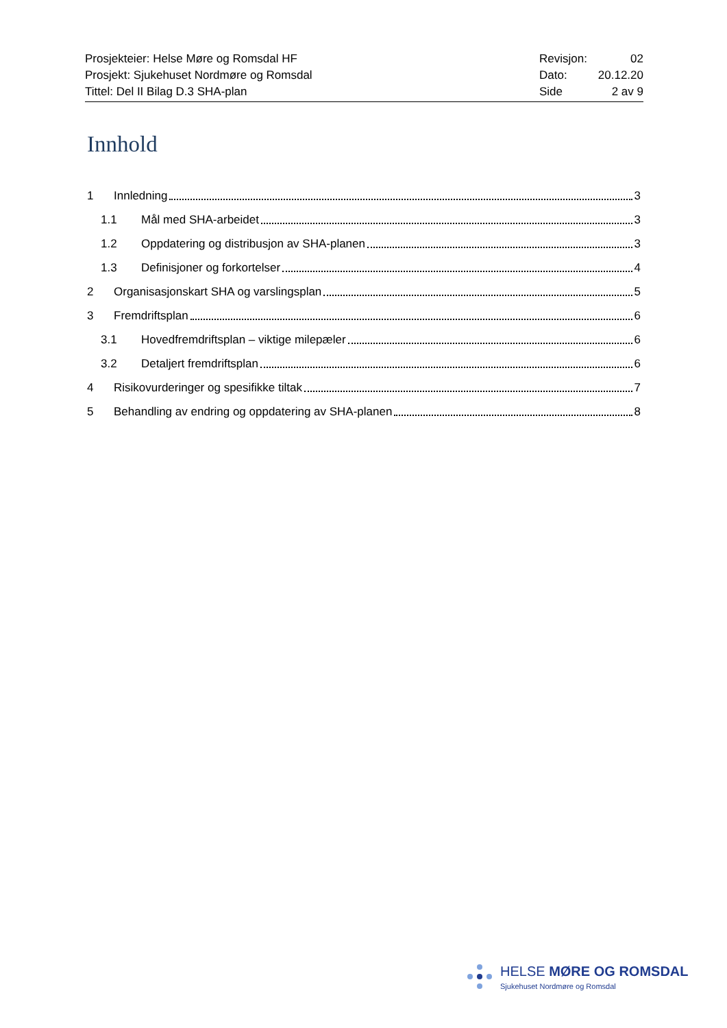Prosjekteier: Helse Møre og Romsdal HF
Prosjekt: Sjukehuset Nordmøre og Romsdal
Tittel: Del II Bilag D.3 SHA-plan
Revisjon: 02
Dato: 20.12.20
Side 2 av 9
Innhold
1 Innledning 3
1.1 Mål med SHA-arbeidet 3
1.2 Oppdatering og distribusjon av SHA-planen 3
1.3 Definisjoner og forkortelser 4
2 Organisasjonskart SHA og varslingsplan 5
3 Fremdriftsplan 6
3.1 Hovedfremdriftsplan – viktige milepæler 6
3.2 Detaljert fremdriftsplan 6
4 Risikovurderinger og spesifikke tiltak 7
5 Behandling av endring og oppdatering av SHA-planen 8
HELSE MØRE OG ROMSDAL
Sjukehuset Nordmøre og Romsdal